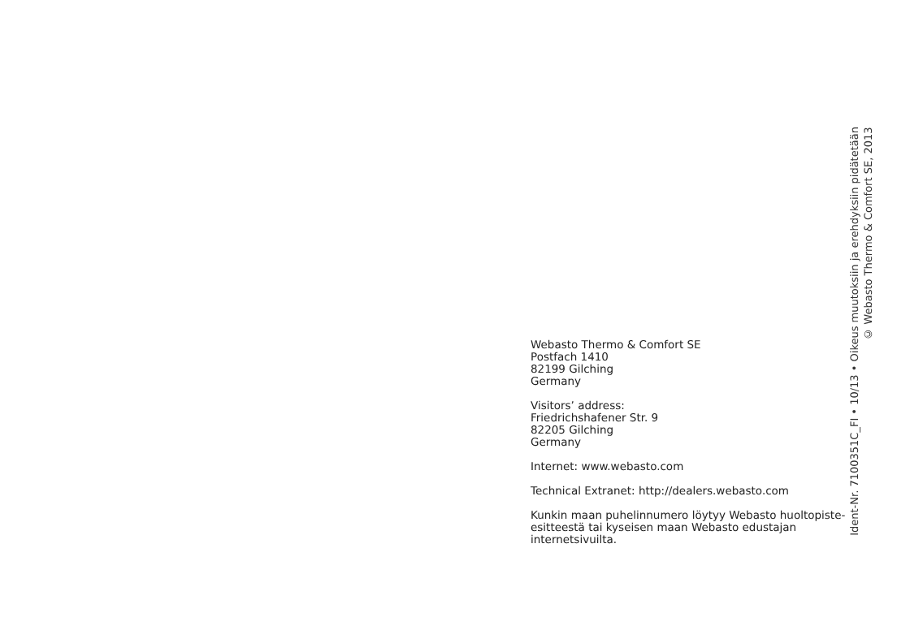Webasto Thermo & Comfort SE
Postfach 1410
82199 Gilching
Germany
Visitors’ address:
Friedrichshafener Str. 9
82205 Gilching
Germany
Internet: www.webasto.com
Technical Extranet: http://dealers.webasto.com
Kunkin maan puhelinnumero löytyy Webasto huoltopiste-esitteestä tai kyseisen maan Webasto edustajan internetsivuilta.
Ident-Nr. 7100351C_FI • 10/13 • Oikeus muutoksiin ja erehdyksiin pidätetään
© Webasto Thermo & Comfort SE, 2013